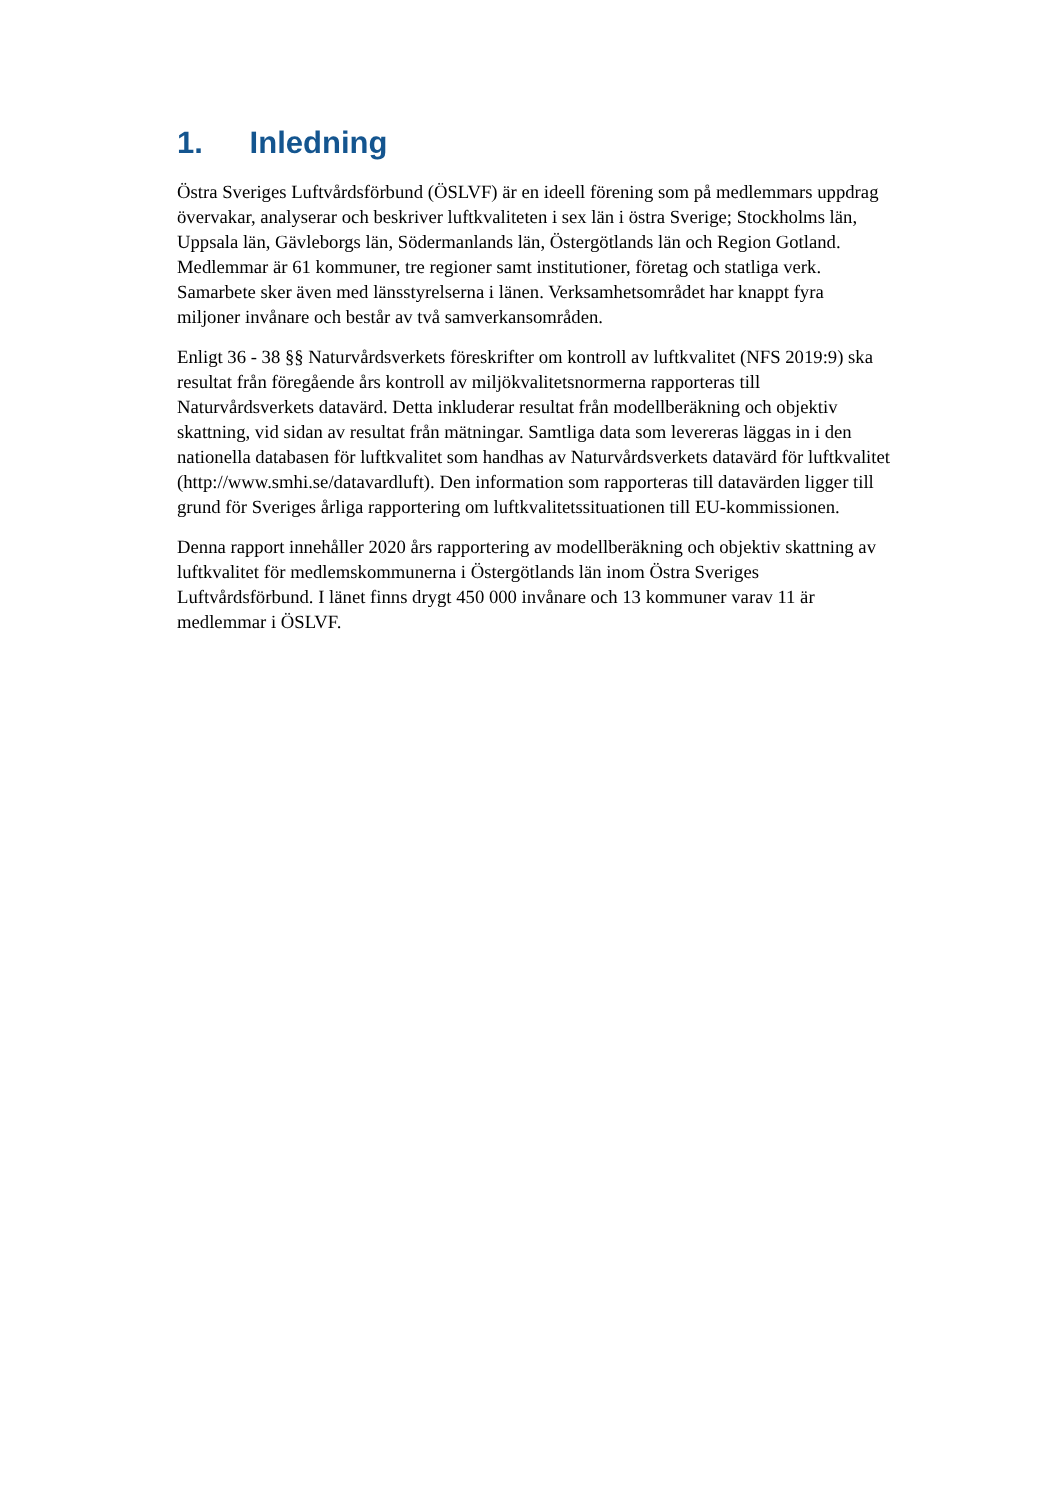1. Inledning
Östra Sveriges Luftvårdsförbund (ÖSLVF) är en ideell förening som på medlemmars uppdrag övervakar, analyserar och beskriver luftkvaliteten i sex län i östra Sverige; Stockholms län, Uppsala län, Gävleborgs län, Södermanlands län, Östergötlands län och Region Gotland. Medlemmar är 61 kommuner, tre regioner samt institutioner, företag och statliga verk. Samarbete sker även med länsstyrelserna i länen. Verksamhetsområdet har knappt fyra miljoner invånare och består av två samverkansområden.
Enligt 36 - 38 §§ Naturvårdsverkets föreskrifter om kontroll av luftkvalitet (NFS 2019:9) ska resultat från föregående års kontroll av miljökvalitetsnormerna rapporteras till Naturvårdsverkets datavärd. Detta inkluderar resultat från modellberäkning och objektiv skattning, vid sidan av resultat från mätningar. Samtliga data som levereras läggas in i den nationella databasen för luftkvalitet som handhas av Naturvårdsverkets datavärd för luftkvalitet (http://www.smhi.se/datavardluft). Den information som rapporteras till datavärden ligger till grund för Sveriges årliga rapportering om luftkvalitetssituationen till EU-kommissionen.
Denna rapport innehåller 2020 års rapportering av modellberäkning och objektiv skattning av luftkvalitet för medlemskommunerna i Östergötlands län inom Östra Sveriges Luftvårdsförbund. I länet finns drygt 450 000 invånare och 13 kommuner varav 11 är medlemmar i ÖSLVF.